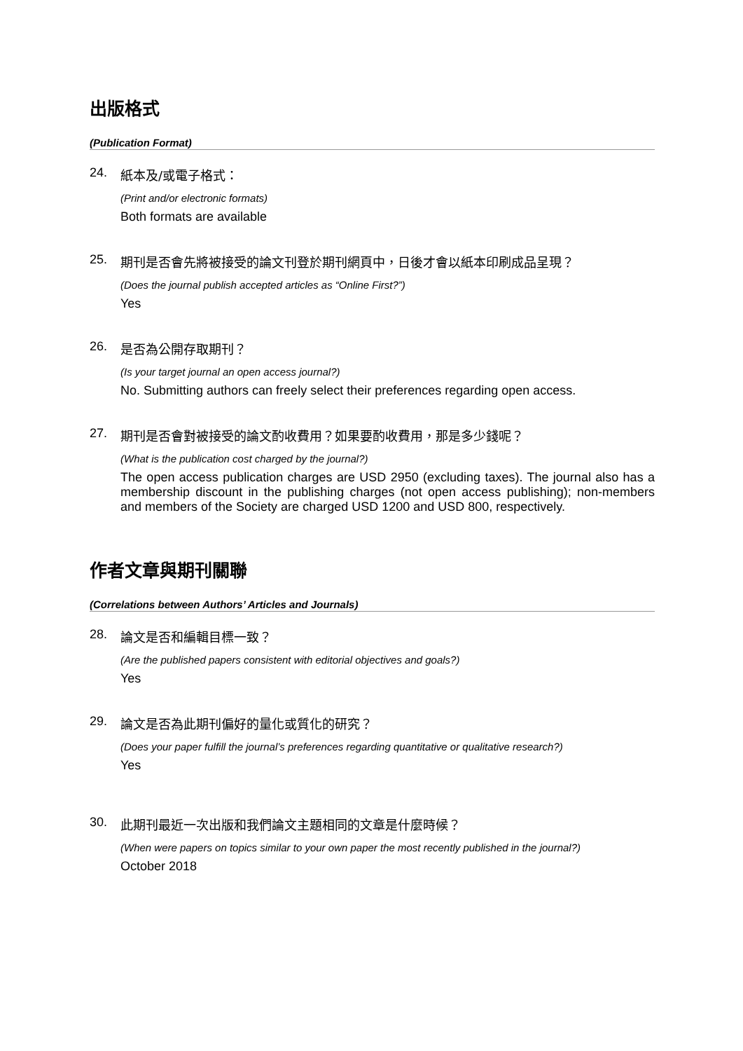出版格式
(Publication Format)
24. 紙本及/或電子格式：
(Print and/or electronic formats)
Both formats are available
25. 期刊是否會先將被接受的論文刊登於期刊網頁中，日後才會以紙本印刷成品呈現？
(Does the journal publish accepted articles as “Online First?”)
Yes
26. 是否為公開存取期刊？
(Is your target journal an open access journal?)
No. Submitting authors can freely select their preferences regarding open access.
27. 期刊是否會對被接受的論文酌收費用？如果要酌收費用，那是多少錢呢？
(What is the publication cost charged by the journal?)
The open access publication charges are USD 2950 (excluding taxes). The journal also has a membership discount in the publishing charges (not open access publishing); non-members and members of the Society are charged USD 1200 and USD 800, respectively.
作者文章與期刊關聯
(Correlations between Authors’ Articles and Journals)
28. 論文是否和編輯目標一致？
(Are the published papers consistent with editorial objectives and goals?)
Yes
29. 論文是否為此期刊偏好的量化或質化的研究？
(Does your paper fulfill the journal’s preferences regarding quantitative or qualitative research?)
Yes
30. 此期刊最近一次出版和我們論文主題相同的文章是什麼時候？
(When were papers on topics similar to your own paper the most recently published in the journal?)
October 2018